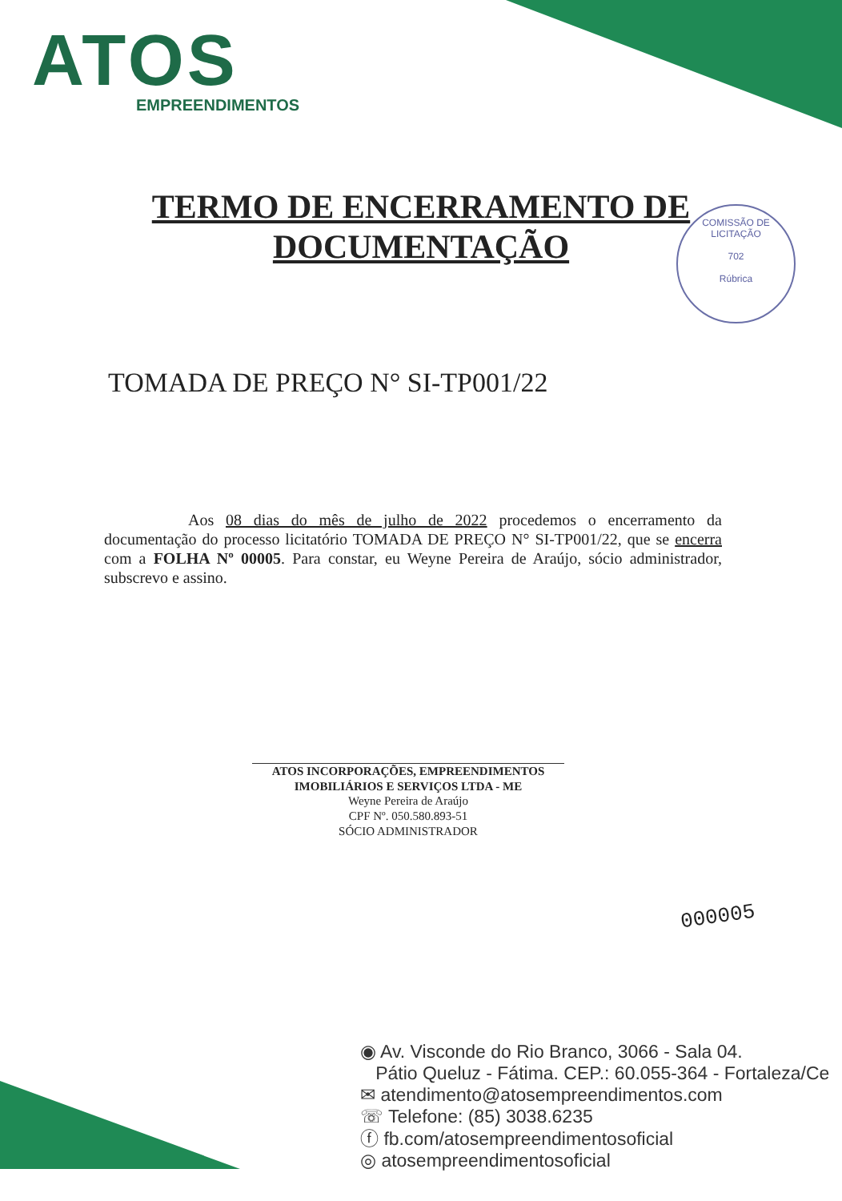ATOS
EMPREENDIMENTOS
TERMO DE ENCERRAMENTO DE
DOCUMENTAÇÃO
COMISSÃO DE LICITAÇÃO
702
Rúbrica
TOMADA DE PREÇO N° SI-TP001/22
Aos 08 dias do mês de julho de 2022 procedemos o encerramento da documentação do processo licitatório TOMADA DE PREÇO N° SI-TP001/22, que se encerra com a FOLHA Nº 00005. Para constar, eu Weyne Pereira de Araújo, sócio administrador, subscrevo e assino.
ATOS INCORPORAÇÕES, EMPREENDIMENTOS
IMOBILIÁRIOS E SERVIÇOS LTDA - ME
Weyne Pereira de Araújo
CPF Nº. 050.580.893-51
SÓCIO ADMINISTRADOR
000005
◉ Av. Visconde do Rio Branco, 3066 - Sala 04.
Pátio Queluz - Fátima. CEP.: 60.055-364 - Fortaleza/Ce
✉ atendimento@atosempreendimentos.com
☏ Telefone: (85) 3038.6235
ⓕ fb.com/atosempreendimentosoficial
◎ atosempreendimentosoficial